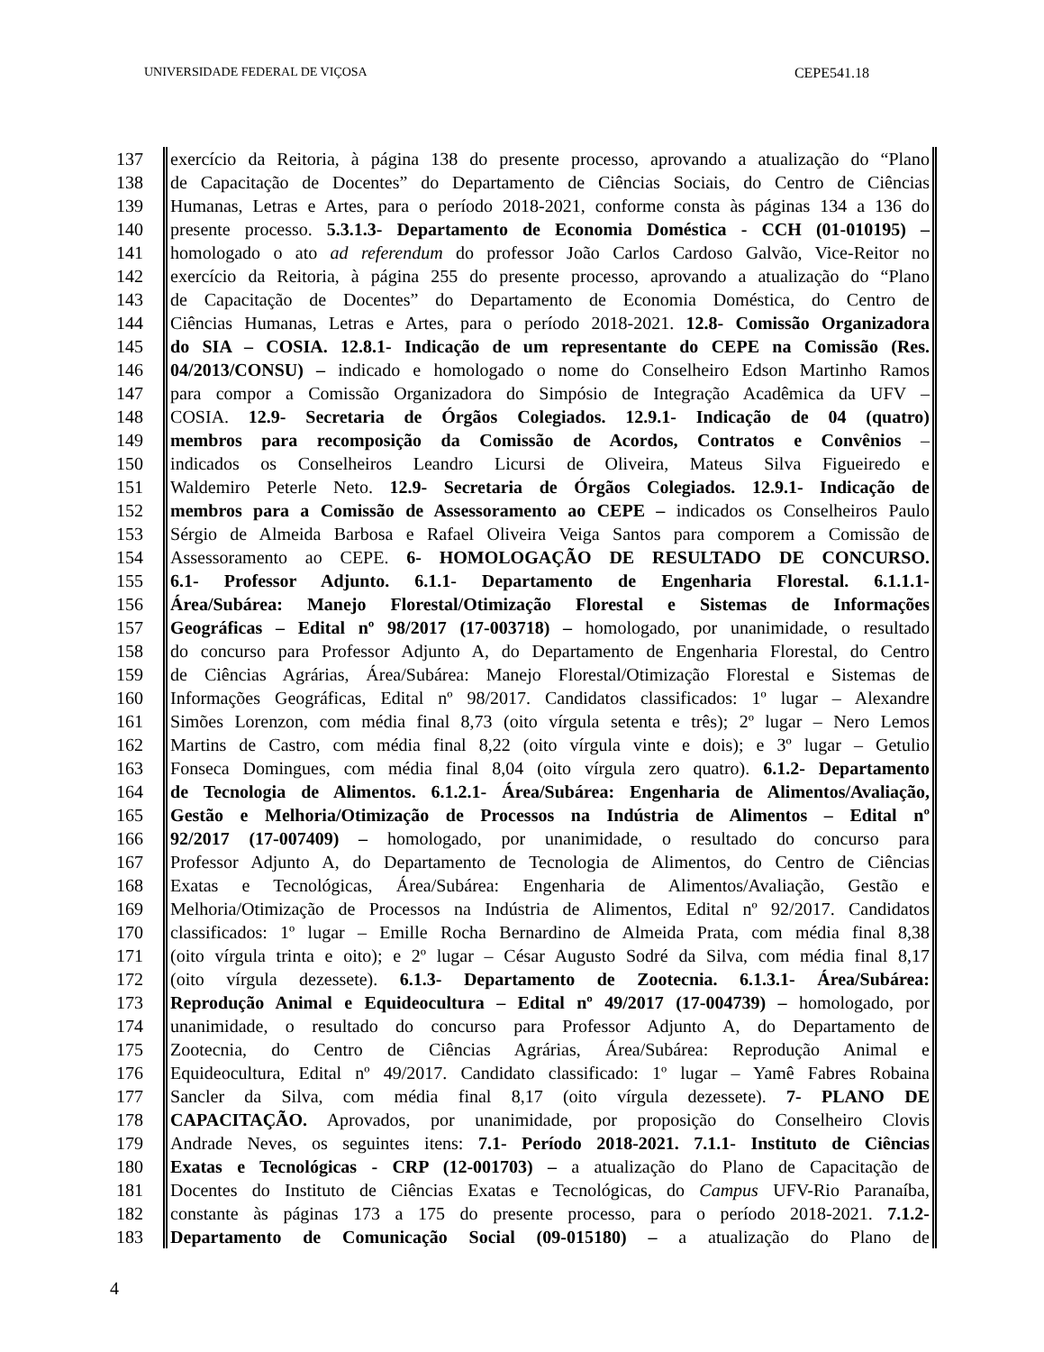UNIVERSIDADE FEDERAL DE VIÇOSA CEPE541.18
137 exercício da Reitoria, à página 138 do presente processo, aprovando a atualização do “Plano
138 de Capacitação de Docentes” do Departamento de Ciências Sociais, do Centro de Ciências
139 Humanas, Letras e Artes, para o período 2018-2021, conforme consta às páginas 134 a 136 do
140 presente processo. 5.3.1.3- Departamento de Economia Doméstica - CCH (01-010195) –
141 homologado o ato ad referendum do professor João Carlos Cardoso Galvão, Vice-Reitor no
142 exercício da Reitoria, à página 255 do presente processo, aprovando a atualização do “Plano
143 de Capacitação de Docentes” do Departamento de Economia Doméstica, do Centro de
144 Ciências Humanas, Letras e Artes, para o período 2018-2021. 12.8- Comissão Organizadora
145 do SIA – COSIA. 12.8.1- Indicação de um representante do CEPE na Comissão (Res.
146 04/2013/CONSU) – indicado e homologado o nome do Conselheiro Edson Martinho Ramos
147 para compor a Comissão Organizadora do Simpósio de Integração Acadêmica da UFV –
148 COSIA. 12.9- Secretaria de Órgãos Colegiados. 12.9.1- Indicação de 04 (quatro)
149 membros para recomposição da Comissão de Acordos, Contratos e Convênios –
150 indicados os Conselheiros Leandro Licursi de Oliveira, Mateus Silva Figueiredo e
151 Waldemiro Peterle Neto. 12.9- Secretaria de Órgãos Colegiados. 12.9.1- Indicação de
152 membros para a Comissão de Assessoramento ao CEPE – indicados os Conselheiros Paulo
153 Sérgio de Almeida Barbosa e Rafael Oliveira Veiga Santos para comporem a Comissão de
154 Assessoramento ao CEPE. 6- HOMOLOGAÇÃO DE RESULTADO DE CONCURSO.
155 6.1- Professor Adjunto. 6.1.1- Departamento de Engenharia Florestal. 6.1.1.1-
156 Área/Subárea: Manejo Florestal/Otimização Florestal e Sistemas de Informações
157 Geográficas – Edital nº 98/2017 (17-003718) – homologado, por unanimidade, o resultado
158 do concurso para Professor Adjunto A, do Departamento de Engenharia Florestal, do Centro
159 de Ciências Agrárias, Área/Subárea: Manejo Florestal/Otimização Florestal e Sistemas de
160 Informações Geográficas, Edital nº 98/2017. Candidatos classificados: 1º lugar – Alexandre
161 Simões Lorenzon, com média final 8,73 (oito vírgula setenta e três); 2º lugar – Nero Lemos
162 Martins de Castro, com média final 8,22 (oito vírgula vinte e dois); e 3º lugar – Getulio
163 Fonseca Domingues, com média final 8,04 (oito vírgula zero quatro). 6.1.2- Departamento
164 de Tecnologia de Alimentos. 6.1.2.1- Área/Subárea: Engenharia de Alimentos/Avaliação,
165 Gestão e Melhoria/Otimização de Processos na Indústria de Alimentos – Edital nº
166 92/2017 (17-007409) – homologado, por unanimidade, o resultado do concurso para
167 Professor Adjunto A, do Departamento de Tecnologia de Alimentos, do Centro de Ciências
168 Exatas e Tecnológicas, Área/Subárea: Engenharia de Alimentos/Avaliação, Gestão e
169 Melhoria/Otimização de Processos na Indústria de Alimentos, Edital nº 92/2017. Candidatos
170 classificados: 1º lugar – Emille Rocha Bernardino de Almeida Prata, com média final 8,38
171 (oito vírgula trinta e oito); e 2º lugar – César Augusto Sodré da Silva, com média final 8,17
172 (oito vírgula dezessete). 6.1.3- Departamento de Zootecnia. 6.1.3.1- Área/Subárea:
173 Reprodução Animal e Equideocultura – Edital nº 49/2017 (17-004739) – homologado, por
174 unanimidade, o resultado do concurso para Professor Adjunto A, do Departamento de
175 Zootecnia, do Centro de Ciências Agrárias, Área/Subárea: Reprodução Animal e
176 Equideocultura, Edital nº 49/2017. Candidato classificado: 1º lugar – Yamê Fabres Robaina
177 Sancler da Silva, com média final 8,17 (oito vírgula dezessete). 7- PLANO DE
178 CAPACITAÇÃO. Aprovados, por unanimidade, por proposição do Conselheiro Clovis
179 Andrade Neves, os seguintes itens: 7.1- Período 2018-2021. 7.1.1- Instituto de Ciências
180 Exatas e Tecnológicas - CRP (12-001703) – a atualização do Plano de Capacitação de
181 Docentes do Instituto de Ciências Exatas e Tecnológicas, do Campus UFV-Rio Paranaíba,
182 constante às páginas 173 a 175 do presente processo, para o período 2018-2021. 7.1.2-
183 Departamento de Comunicação Social (09-015180) – a atualização do Plano de
4